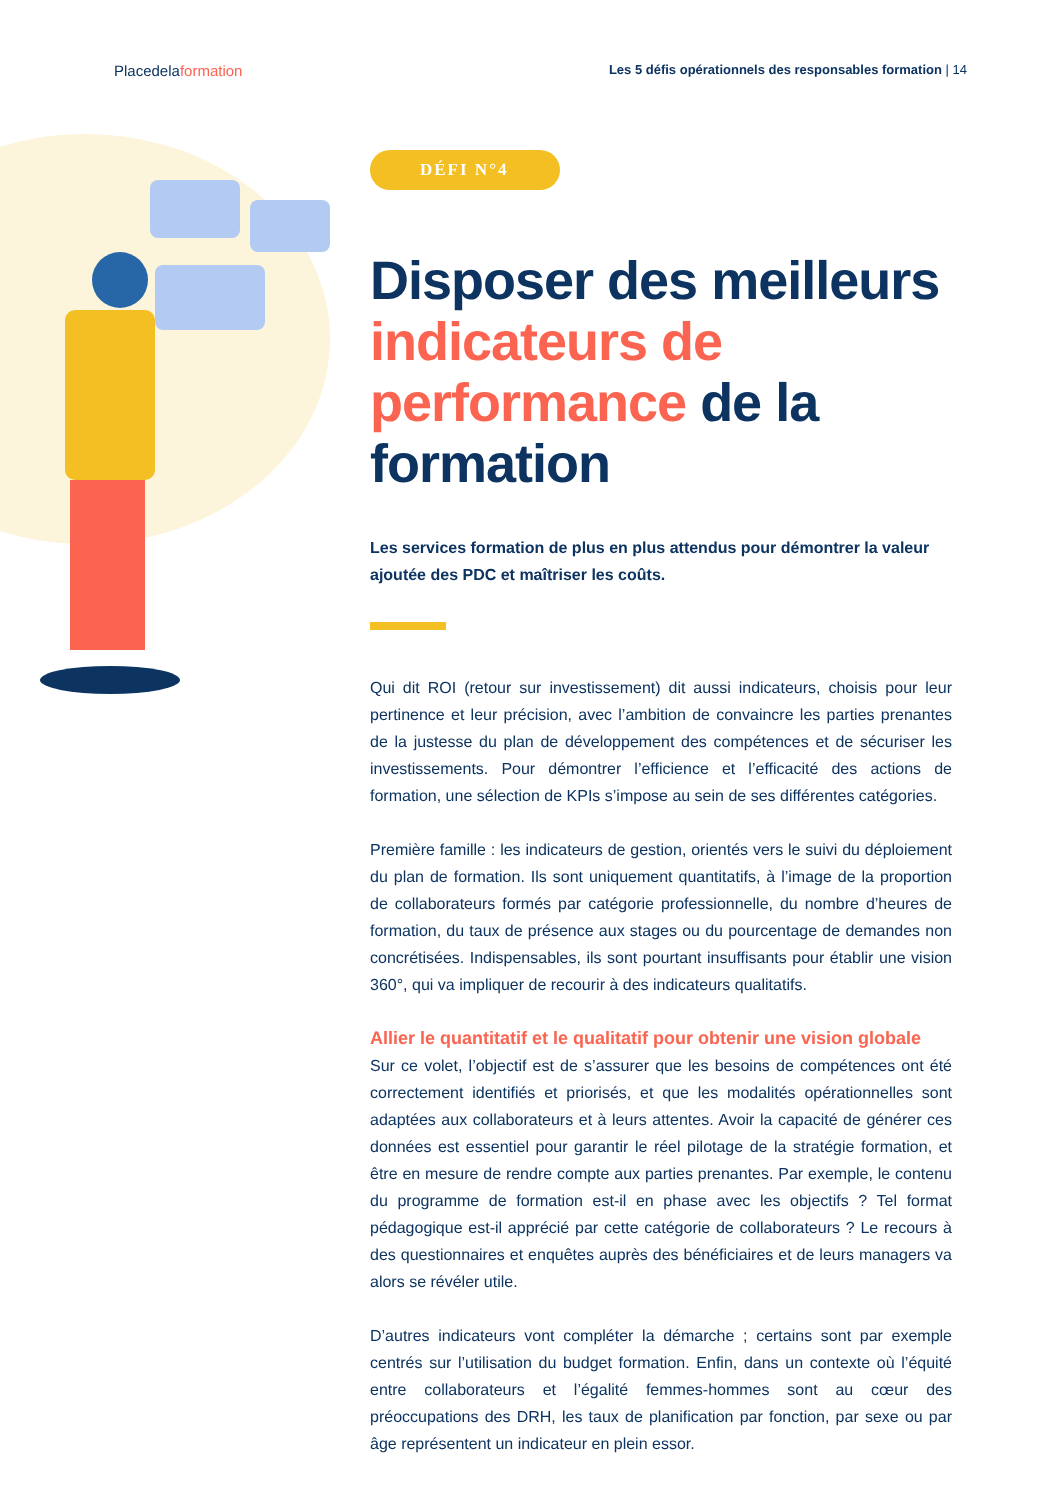Placedelaformation
Les 5 défis opérationnels des responsables formation | 14
DÉFI N°4
Disposer des meilleurs indicateurs de performance de la formation
Les services formation de plus en plus attendus pour démontrer la valeur ajoutée des PDC et maîtriser les coûts.
Qui dit ROI (retour sur investissement) dit aussi indicateurs, choisis pour leur pertinence et leur précision, avec l’ambition de convaincre les parties prenantes de la justesse du plan de développement des compétences et de sécuriser les investissements. Pour démontrer l’efficience et l’efficacité des actions de formation, une sélection de KPIs s’impose au sein de ses différentes catégories.
Première famille : les indicateurs de gestion, orientés vers le suivi du déploiement du plan de formation. Ils sont uniquement quantitatifs, à l’image de la proportion de collaborateurs formés par catégorie professionnelle, du nombre d’heures de formation, du taux de présence aux stages ou du pourcentage de demandes non concrétisées. Indispensables, ils sont pourtant insuffisants pour établir une vision 360°, qui va impliquer de recourir à des indicateurs qualitatifs.
Allier le quantitatif et le qualitatif pour obtenir une vision globale
Sur ce volet, l’objectif est de s’assurer que les besoins de compétences ont été correctement identifiés et priorisés, et que les modalités opérationnelles sont adaptées aux collaborateurs et à leurs attentes. Avoir la capacité de générer ces données est essentiel pour garantir le réel pilotage de la stratégie formation, et être en mesure de rendre compte aux parties prenantes. Par exemple, le contenu du programme de formation est-il en phase avec les objectifs ? Tel format pédagogique est-il apprécié par cette catégorie de collaborateurs ? Le recours à des questionnaires et enquêtes auprès des bénéficiaires et de leurs managers va alors se révéler utile.
D’autres indicateurs vont compléter la démarche ; certains sont par exemple centrés sur l’utilisation du budget formation. Enfin, dans un contexte où l’équité entre collaborateurs et l’égalité femmes-hommes sont au cœur des préoccupations des DRH, les taux de planification par fonction, par sexe ou par âge représentent un indicateur en plein essor.